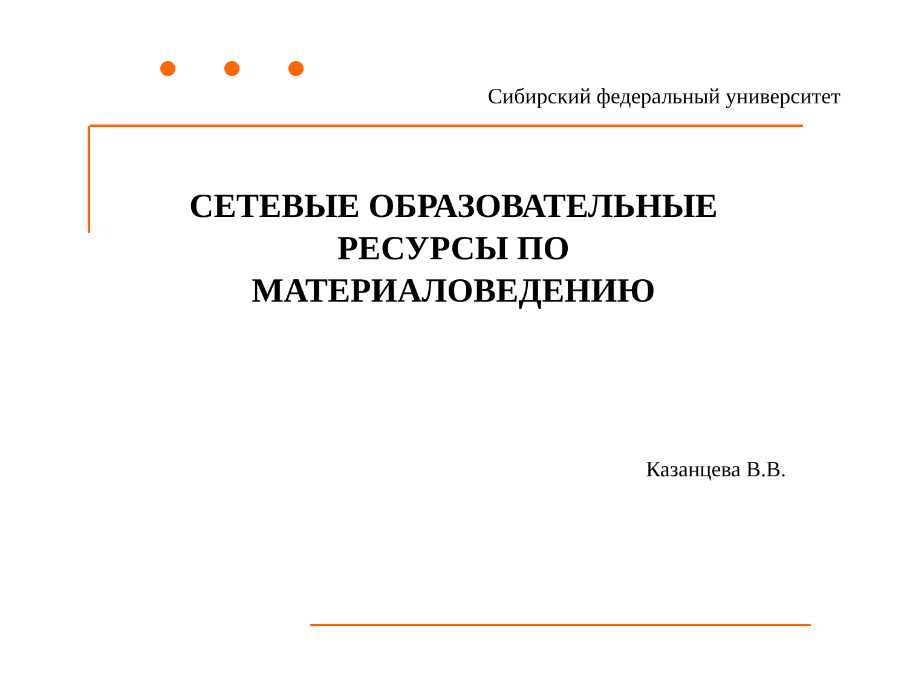Сибирский федеральный университет
СЕТЕВЫЕ ОБРАЗОВАТЕЛЬНЫЕ
РЕСУРСЫ ПО
МАТЕРИАЛОВЕДЕНИЮ
Казанцева В.В.